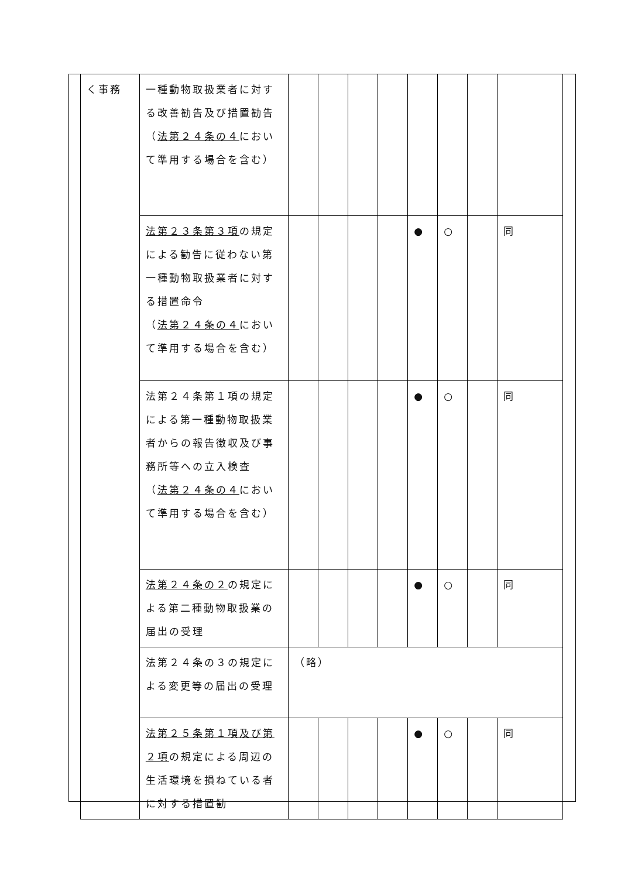| く事務 | 一種動物取扱業者に対する改善勧告及び措置勧告 （ 法第２４条の４ において準用する場合を含む） | | | | | | | | |
| | 法第２３条第３項 の規定による勧告に従わない第一種動物取扱業者に対する措置命令 （ 法第２４条の４ において準用する場合を含む） | | | | | ● | ○ | | 同 |
| | 法第２４条第１項の規定による第一種動物取扱業者からの報告徴収及び事務所等への立入検査 （ 法第２４条の４ において準用する場合を含む） | | | | | ● | ○ | | 同 |
| | 法第２４条の２ の規定による第二種動物取扱業の届出の受理 | | | | | ● | ○ | | 同 |
| | 法第２４条の３の規定による変更等の届出の受理 | （略） | | | | | | | |
| | 法第２５条第１項及び第２項 の規定による周辺の生活環境を損ねている者に対する措置勧 | | | | | ● | ○ | | 同 |